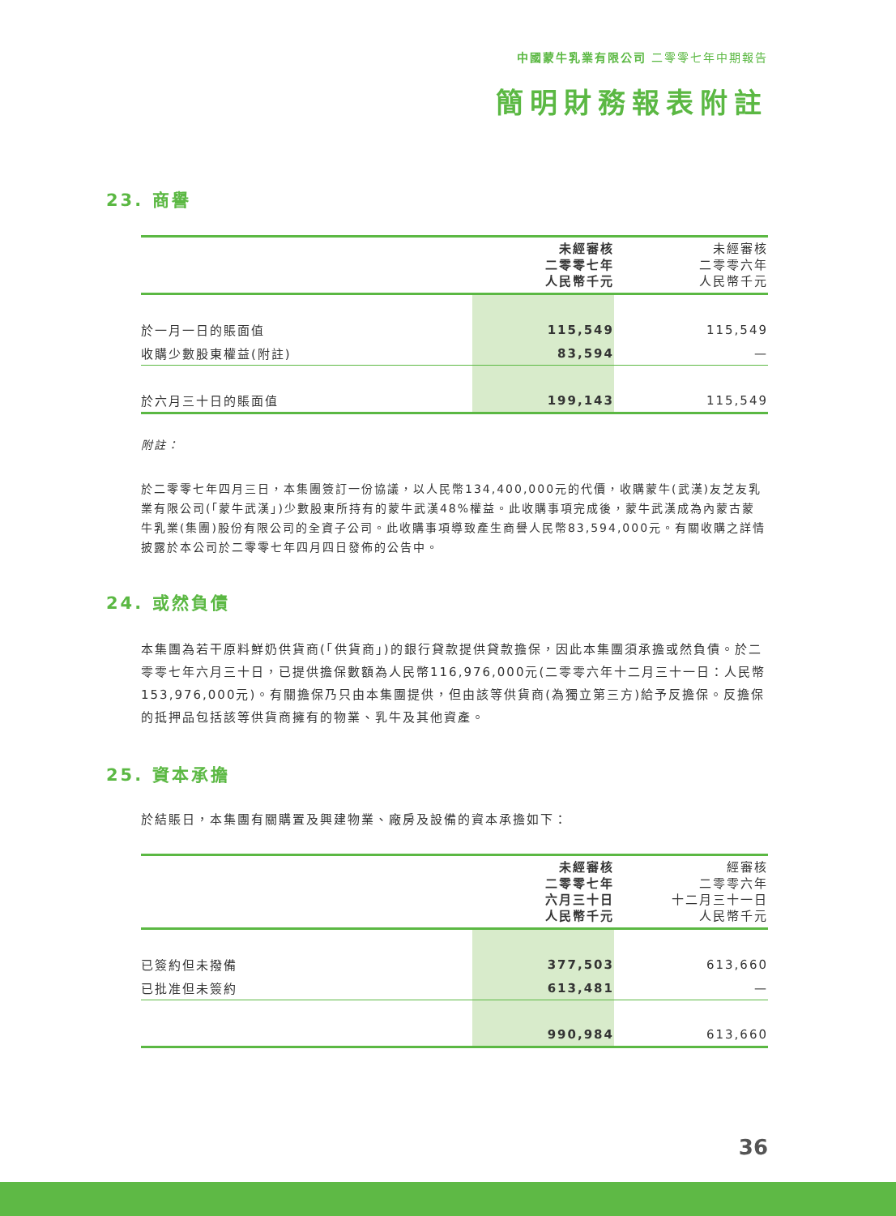中國蒙牛乳業有限公司 二零零七年中期報告
簡明財務報表附註
23. 商譽
| | 未經審核 二零零七年 人民幣千元 | 未經審核 二零零六年 人民幣千元 |
| --- | --- | --- |
| 於一月一日的賬面值 | 115,549 | 115,549 |
| 收購少數股東權益(附註) | 83,594 | — |
| 於六月三十日的賬面值 | 199,143 | 115,549 |
附註：
於二零零七年四月三日，本集團簽訂一份協議，以人民幣134,400,000元的代價，收購蒙牛(武漢)友芝友乳業有限公司(「蒙牛武漢」)少數股東所持有的蒙牛武漢48%權益。此收購事項完成後，蒙牛武漢成為內蒙古蒙牛乳業(集團)股份有限公司的全資子公司。此收購事項導致產生商譽人民幣83,594,000元。有關收購之詳情披露於本公司於二零零七年四月四日發佈的公告中。
24. 或然負債
本集團為若干原料鮮奶供貨商(「供貨商」)的銀行貸款提供貸款擔保，因此本集團須承擔或然負債。於二零零七年六月三十日，已提供擔保數額為人民幣116,976,000元(二零零六年十二月三十一日：人民幣153,976,000元)。有關擔保乃只由本集團提供，但由該等供貨商(為獨立第三方)給予反擔保。反擔保的抵押品包括該等供貨商擁有的物業、乳牛及其他資產。
25. 資本承擔
於結賬日，本集團有關購置及興建物業、廠房及設備的資本承擔如下：
| | 未經審核 二零零七年 六月三十日 人民幣千元 | 經審核 二零零六年 十二月三十一日 人民幣千元 |
| --- | --- | --- |
| 已簽約但未撥備 | 377,503 | 613,660 |
| 已批准但未簽約 | 613,481 | — |
| | 990,984 | 613,660 |
36